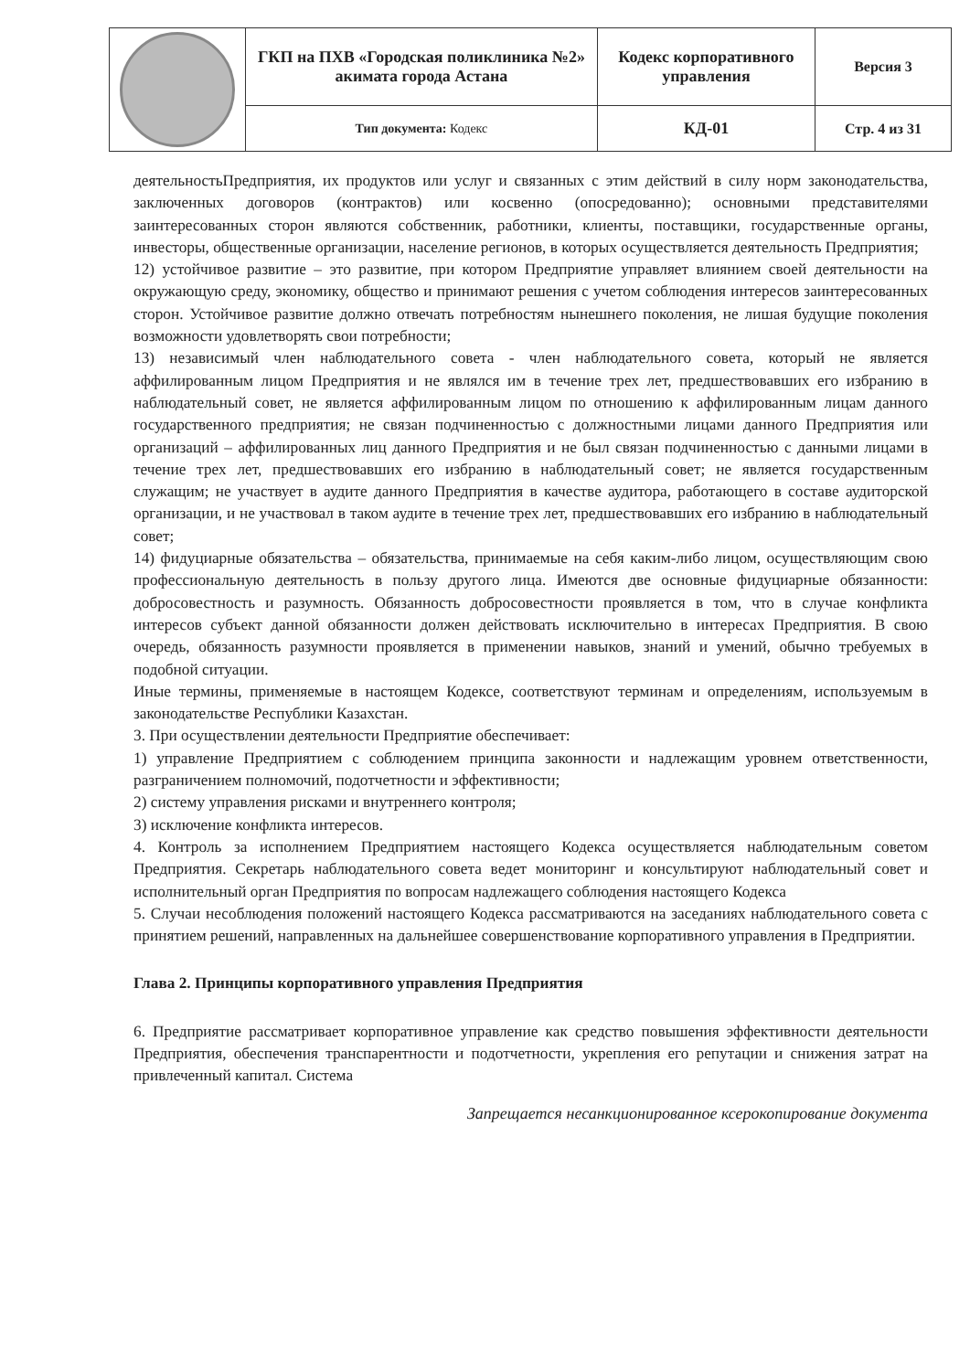| | ГКП на ПХВ «Городская поликлиника №2» акимата города Астана | Кодекс корпоративного управления | Версия 3 |
| | Тип документа: Кодекс | КД-01 | Стр. 4 из 31 |
деятельностьПредприятия, их продуктов или услуг и связанных с этим действий в силу норм законодательства, заключенных договоров (контрактов) или косвенно (опосредованно); основными представителями заинтересованных сторон являются собственник, работники, клиенты, поставщики, государственные органы, инвесторы, общественные организации, население регионов, в которых осуществляется деятельность Предприятия;
12) устойчивое развитие – это развитие, при котором Предприятие управляет влиянием своей деятельности на окружающую среду, экономику, общество и принимают решения с учетом соблюдения интересов заинтересованных сторон. Устойчивое развитие должно отвечать потребностям нынешнего поколения, не лишая будущие поколения возможности удовлетворять свои потребности;
13) независимый член наблюдательного совета - член наблюдательного совета, который не является аффилированным лицом Предприятия и не являлся им в течение трех лет, предшествовавших его избранию в наблюдательный совет, не является аффилированным лицом по отношению к аффилированным лицам данного государственного предприятия; не связан подчиненностью с должностными лицами данного Предприятия или организаций – аффилированных лиц данного Предприятия и не был связан подчиненностью с данными лицами в течение трех лет, предшествовавших его избранию в наблюдательный совет; не является государственным служащим; не участвует в аудите данного Предприятия в качестве аудитора, работающего в составе аудиторской организации, и не участвовал в таком аудите в течение трех лет, предшествовавших его избранию в наблюдательный совет;
14) фидуциарные обязательства – обязательства, принимаемые на себя каким-либо лицом, осуществляющим свою профессиональную деятельность в пользу другого лица. Имеются две основные фидуциарные обязанности: добросовестность и разумность. Обязанность добросовестности проявляется в том, что в случае конфликта интересов субъект данной обязанности должен действовать исключительно в интересах Предприятия. В свою очередь, обязанность разумности проявляется в применении навыков, знаний и умений, обычно требуемых в подобной ситуации.
Иные термины, применяемые в настоящем Кодексе, соответствуют терминам и определениям, используемым в законодательстве Республики Казахстан.
3. При осуществлении деятельности Предприятие обеспечивает:
1) управление Предприятием с соблюдением принципа законности и надлежащим уровнем ответственности, разграничением полномочий, подотчетности и эффективности;
2) систему управления рисками и внутреннего контроля;
3) исключение конфликта интересов.
4. Контроль за исполнением Предприятием настоящего Кодекса осуществляется наблюдательным советом Предприятия. Секретарь наблюдательного совета ведет мониторинг и консультируют наблюдательный совет и исполнительный орган Предприятия по вопросам надлежащего соблюдения настоящего Кодекса
5. Случаи несоблюдения положений настоящего Кодекса рассматриваются на заседаниях наблюдательного совета с принятием решений, направленных на дальнейшее совершенствование корпоративного управления в Предприятии.
Глава 2. Принципы корпоративного управления Предприятия
6. Предприятие рассматривает корпоративное управление как средство повышения эффективности деятельности Предприятия, обеспечения транспарентности и подотчетности, укрепления его репутации и снижения затрат на привлеченный капитал. Система
Запрещается несанкционированное ксерокопирование документа